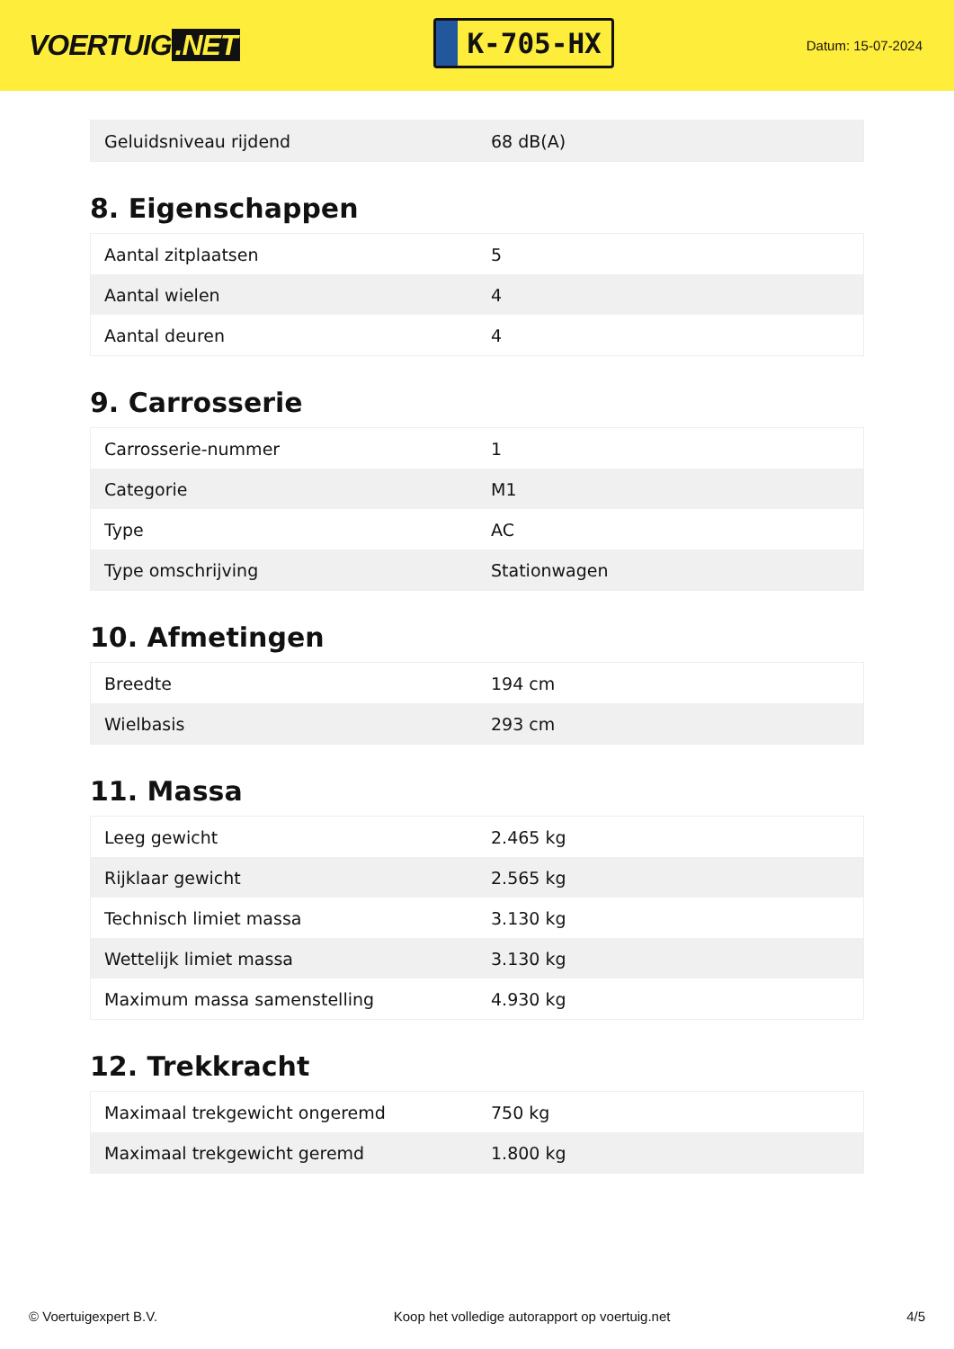VOERTUIG.NET
K-705-HX
Datum: 15-07-2024
| Geluidsniveau rijdend | 68 dB(A) |
8. Eigenschappen
| Aantal zitplaatsen | 5 |
| Aantal wielen | 4 |
| Aantal deuren | 4 |
9. Carrosserie
| Carrosserie-nummer | 1 |
| Categorie | M1 |
| Type | AC |
| Type omschrijving | Stationwagen |
10. Afmetingen
| Breedte | 194 cm |
| Wielbasis | 293 cm |
11. Massa
| Leeg gewicht | 2.465 kg |
| Rijklaar gewicht | 2.565 kg |
| Technisch limiet massa | 3.130 kg |
| Wettelijk limiet massa | 3.130 kg |
| Maximum massa samenstelling | 4.930 kg |
12. Trekkracht
| Maximaal trekgewicht ongeremd | 750 kg |
| Maximaal trekgewicht geremd | 1.800 kg |
© Voertuigexpert B.V. Koop het volledige autorapport op voertuig.net 4/5